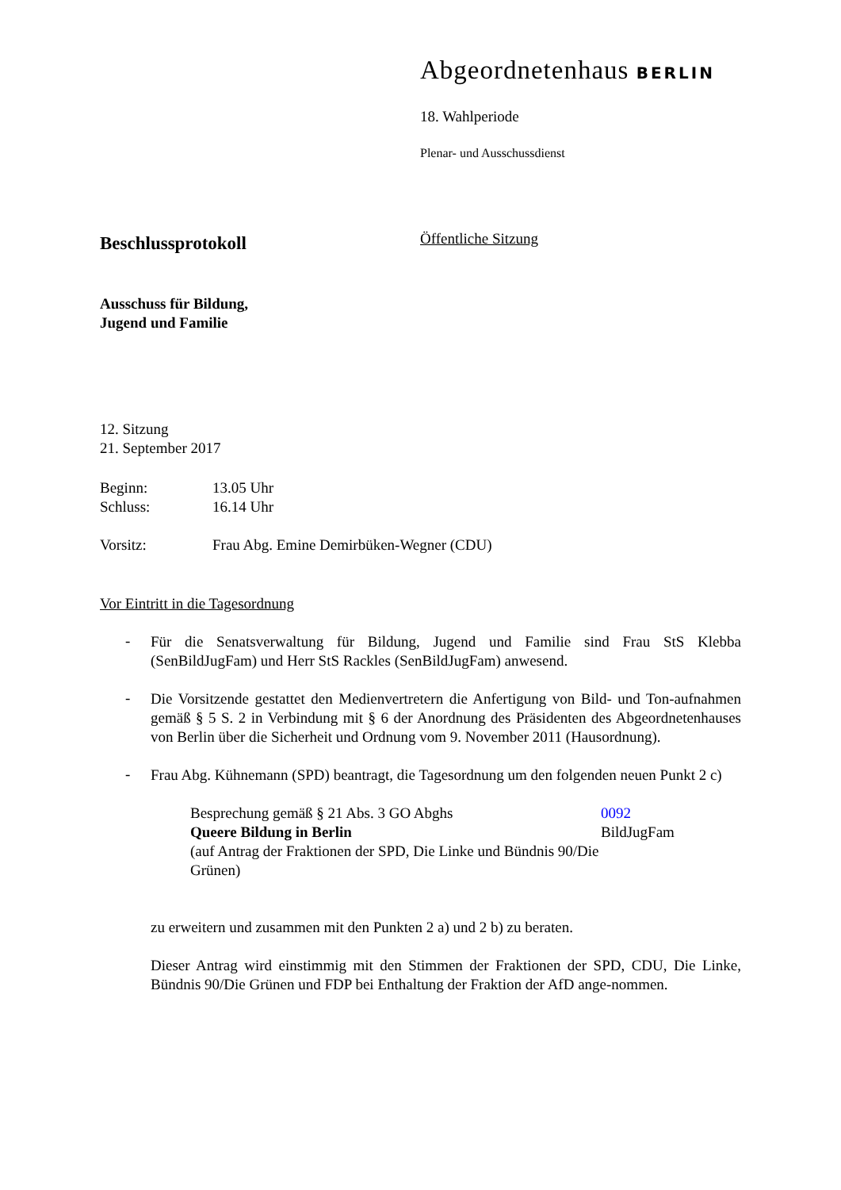Abgeordnetenhaus BERLIN
18. Wahlperiode
Plenar- und Ausschussdienst
Beschlussprotokoll
Öffentliche Sitzung
Ausschuss für Bildung,
Jugend und Familie
12. Sitzung
21. September 2017
Beginn: 13.05 Uhr
Schluss: 16.14 Uhr
Vorsitz: Frau Abg. Emine Demirbüken-Wegner (CDU)
Vor Eintritt in die Tagesordnung
-
Für die Senatsverwaltung für Bildung, Jugend und Familie sind Frau StS Klebba (SenBildJugFam) und Herr StS Rackles (SenBildJugFam) anwesend.
-
Die Vorsitzende gestattet den Medienvertretern die Anfertigung von Bild- und Ton-aufnahmen gemäß § 5 S. 2 in Verbindung mit § 6 der Anordnung des Präsidenten des Abgeordnetenhauses von Berlin über die Sicherheit und Ordnung vom 9. November 2011 (Hausordnung).
-
Frau Abg. Kühnemann (SPD) beantragt, die Tagesordnung um den folgenden neuen Punkt 2 c)
Besprechung gemäß § 21 Abs. 3 GO Abghs
Queere Bildung in Berlin
(auf Antrag der Fraktionen der SPD, Die Linke und Bündnis 90/Die Grünen)
0092
BildJugFam
zu erweitern und zusammen mit den Punkten 2 a) und 2 b) zu beraten.
Dieser Antrag wird einstimmig mit den Stimmen der Fraktionen der SPD, CDU, Die Linke, Bündnis 90/Die Grünen und FDP bei Enthaltung der Fraktion der AfD ange-nommen.